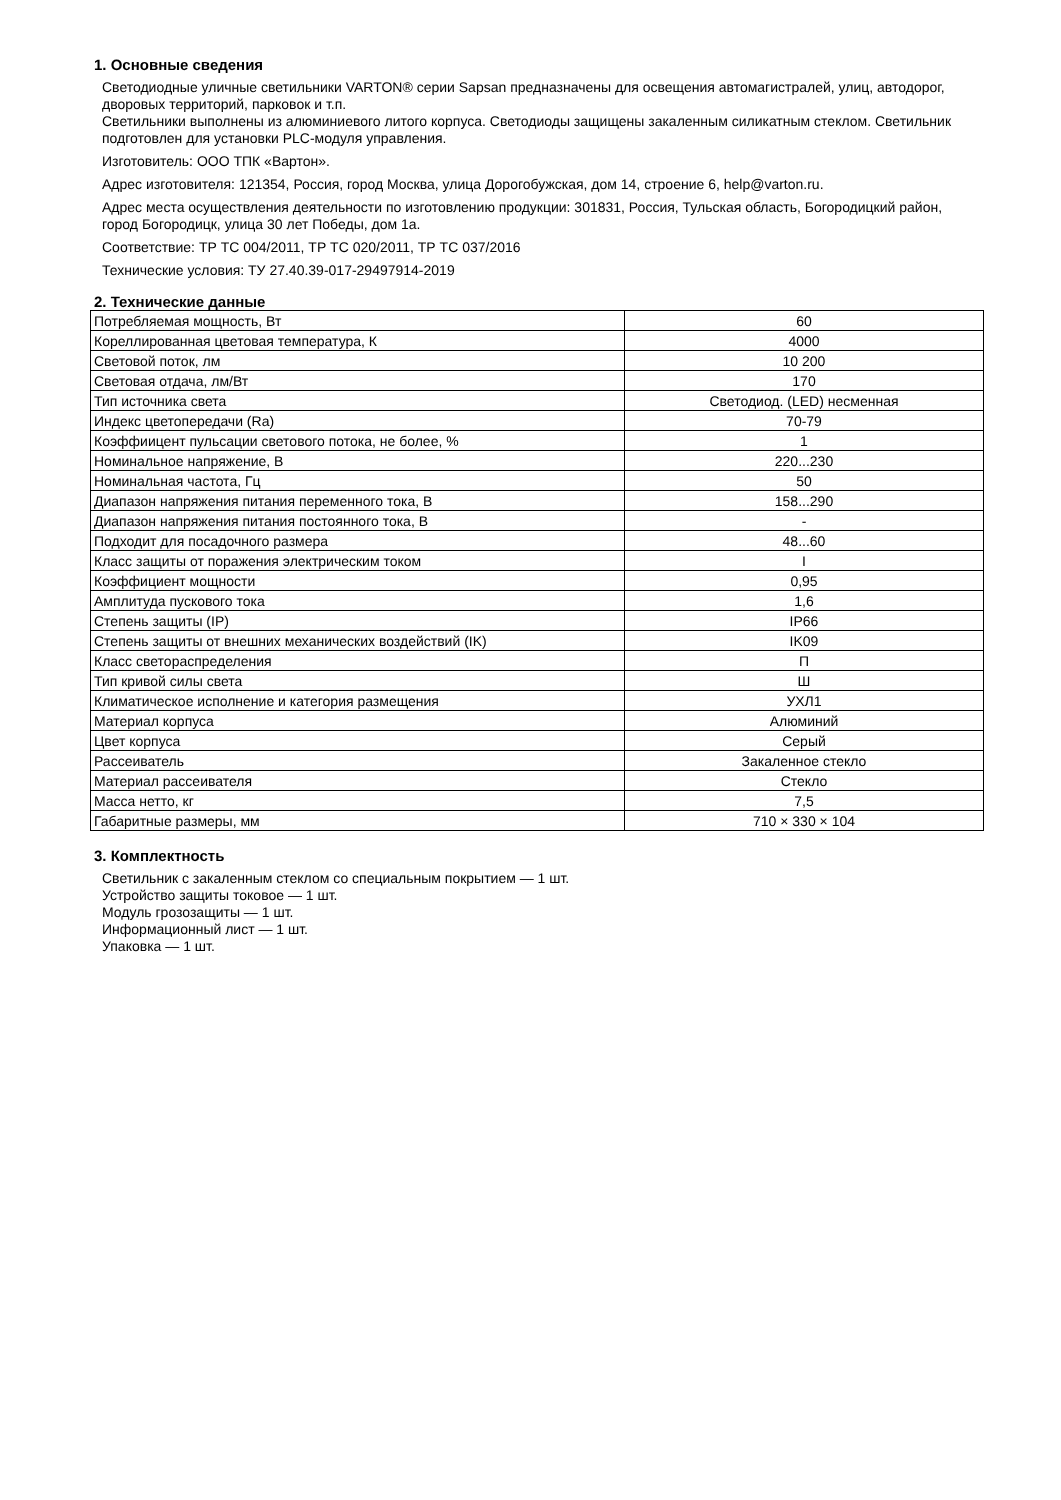1. Основные сведения
Светодиодные уличные светильники VARTON® серии Sapsan предназначены для освещения автомагистралей, улиц, автодорог, дворовых территорий, парковок и т.п.
Светильники выполнены из алюминиевого литого корпуса. Светодиоды защищены закаленным силикатным стеклом. Светильник подготовлен для установки PLC-модуля управления.
Изготовитель: ООО ТПК «Вартон».
Адрес изготовителя: 121354, Россия, город Москва, улица Дорогобужская, дом 14, строение 6, help@varton.ru.
Адрес места осуществления деятельности по изготовлению продукции: 301831, Россия, Тульская область, Богородицкий район, город Богородицк, улица 30 лет Победы, дом 1а.
Соответствие: ТР ТС 004/2011, ТР ТС 020/2011, ТР ТС 037/2016
Технические условия: ТУ 27.40.39-017-29497914-2019
2. Технические данные
| Потребляемая мощность, Вт | 60 |
| Кореллированная цветовая температура, К | 4000 |
| Световой поток, лм | 10 200 |
| Световая отдача, лм/Вт | 170 |
| Тип источника света | Светодиод. (LED) несменная |
| Индекс цветопередачи (Ra) | 70-79 |
| Коэффиицент пульсации светового потока, не более, % | 1 |
| Номинальное напряжение, В | 220...230 |
| Номинальная частота, Гц | 50 |
| Диапазон напряжения питания переменного тока, В | 158...290 |
| Диапазон напряжения питания постоянного тока, В | - |
| Подходит для посадочного размера | 48...60 |
| Класс защиты от поражения электрическим током | I |
| Коэффициент мощности | 0,95 |
| Амплитуда пускового тока | 1,6 |
| Степень защиты (IP) | IP66 |
| Степень защиты от внешних механических воздействий (IK) | IK09 |
| Класс светораспределения | П |
| Тип кривой силы света | Ш |
| Климатическое исполнение и категория размещения | УХЛ1 |
| Материал корпуса | Алюминий |
| Цвет корпуса | Серый |
| Рассеиватель | Закаленное стекло |
| Материал рассеивателя | Стекло |
| Масса нетто, кг | 7,5 |
| Габаритные размеры, мм | 710 × 330 × 104 |
3. Комплектность
Светильник с закаленным стеклом со специальным покрытием — 1 шт.
Устройство защиты токовое — 1 шт.
Модуль грозозащиты — 1 шт.
Информационный лист — 1 шт.
Упаковка — 1 шт.